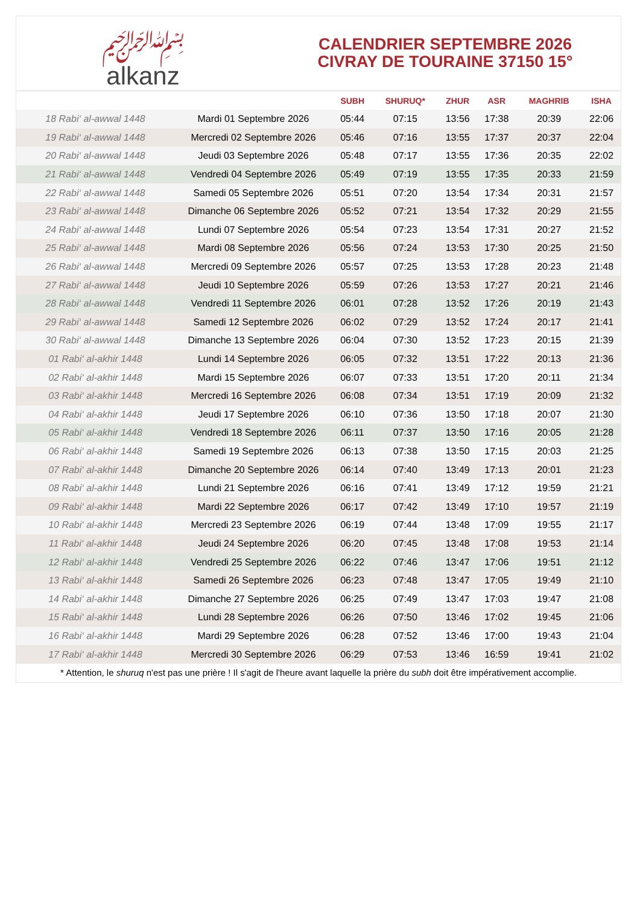﷽
alkanz
CALENDRIER SEPTEMBRE 2026
CIVRAY DE TOURAINE 37150 15°
| | | SUBH | SHURUQ* | ZHUR | ASR | MAGHRIB | ISHA |
| --- | --- | --- | --- | --- | --- | --- | --- |
| 18 Rabi‘ al-awwal 1448 | Mardi 01 Septembre 2026 | 05:44 | 07:15 | 13:56 | 17:38 | 20:39 | 22:06 |
| 19 Rabi‘ al-awwal 1448 | Mercredi 02 Septembre 2026 | 05:46 | 07:16 | 13:55 | 17:37 | 20:37 | 22:04 |
| 20 Rabi‘ al-awwal 1448 | Jeudi 03 Septembre 2026 | 05:48 | 07:17 | 13:55 | 17:36 | 20:35 | 22:02 |
| 21 Rabi‘ al-awwal 1448 | Vendredi 04 Septembre 2026 | 05:49 | 07:19 | 13:55 | 17:35 | 20:33 | 21:59 |
| 22 Rabi‘ al-awwal 1448 | Samedi 05 Septembre 2026 | 05:51 | 07:20 | 13:54 | 17:34 | 20:31 | 21:57 |
| 23 Rabi‘ al-awwal 1448 | Dimanche 06 Septembre 2026 | 05:52 | 07:21 | 13:54 | 17:32 | 20:29 | 21:55 |
| 24 Rabi‘ al-awwal 1448 | Lundi 07 Septembre 2026 | 05:54 | 07:23 | 13:54 | 17:31 | 20:27 | 21:52 |
| 25 Rabi‘ al-awwal 1448 | Mardi 08 Septembre 2026 | 05:56 | 07:24 | 13:53 | 17:30 | 20:25 | 21:50 |
| 26 Rabi‘ al-awwal 1448 | Mercredi 09 Septembre 2026 | 05:57 | 07:25 | 13:53 | 17:28 | 20:23 | 21:48 |
| 27 Rabi‘ al-awwal 1448 | Jeudi 10 Septembre 2026 | 05:59 | 07:26 | 13:53 | 17:27 | 20:21 | 21:46 |
| 28 Rabi‘ al-awwal 1448 | Vendredi 11 Septembre 2026 | 06:01 | 07:28 | 13:52 | 17:26 | 20:19 | 21:43 |
| 29 Rabi‘ al-awwal 1448 | Samedi 12 Septembre 2026 | 06:02 | 07:29 | 13:52 | 17:24 | 20:17 | 21:41 |
| 30 Rabi‘ al-awwal 1448 | Dimanche 13 Septembre 2026 | 06:04 | 07:30 | 13:52 | 17:23 | 20:15 | 21:39 |
| 01 Rabi‘ al-akhir 1448 | Lundi 14 Septembre 2026 | 06:05 | 07:32 | 13:51 | 17:22 | 20:13 | 21:36 |
| 02 Rabi‘ al-akhir 1448 | Mardi 15 Septembre 2026 | 06:07 | 07:33 | 13:51 | 17:20 | 20:11 | 21:34 |
| 03 Rabi‘ al-akhir 1448 | Mercredi 16 Septembre 2026 | 06:08 | 07:34 | 13:51 | 17:19 | 20:09 | 21:32 |
| 04 Rabi‘ al-akhir 1448 | Jeudi 17 Septembre 2026 | 06:10 | 07:36 | 13:50 | 17:18 | 20:07 | 21:30 |
| 05 Rabi‘ al-akhir 1448 | Vendredi 18 Septembre 2026 | 06:11 | 07:37 | 13:50 | 17:16 | 20:05 | 21:28 |
| 06 Rabi‘ al-akhir 1448 | Samedi 19 Septembre 2026 | 06:13 | 07:38 | 13:50 | 17:15 | 20:03 | 21:25 |
| 07 Rabi‘ al-akhir 1448 | Dimanche 20 Septembre 2026 | 06:14 | 07:40 | 13:49 | 17:13 | 20:01 | 21:23 |
| 08 Rabi‘ al-akhir 1448 | Lundi 21 Septembre 2026 | 06:16 | 07:41 | 13:49 | 17:12 | 19:59 | 21:21 |
| 09 Rabi‘ al-akhir 1448 | Mardi 22 Septembre 2026 | 06:17 | 07:42 | 13:49 | 17:10 | 19:57 | 21:19 |
| 10 Rabi‘ al-akhir 1448 | Mercredi 23 Septembre 2026 | 06:19 | 07:44 | 13:48 | 17:09 | 19:55 | 21:17 |
| 11 Rabi‘ al-akhir 1448 | Jeudi 24 Septembre 2026 | 06:20 | 07:45 | 13:48 | 17:08 | 19:53 | 21:14 |
| 12 Rabi‘ al-akhir 1448 | Vendredi 25 Septembre 2026 | 06:22 | 07:46 | 13:47 | 17:06 | 19:51 | 21:12 |
| 13 Rabi‘ al-akhir 1448 | Samedi 26 Septembre 2026 | 06:23 | 07:48 | 13:47 | 17:05 | 19:49 | 21:10 |
| 14 Rabi‘ al-akhir 1448 | Dimanche 27 Septembre 2026 | 06:25 | 07:49 | 13:47 | 17:03 | 19:47 | 21:08 |
| 15 Rabi‘ al-akhir 1448 | Lundi 28 Septembre 2026 | 06:26 | 07:50 | 13:46 | 17:02 | 19:45 | 21:06 |
| 16 Rabi‘ al-akhir 1448 | Mardi 29 Septembre 2026 | 06:28 | 07:52 | 13:46 | 17:00 | 19:43 | 21:04 |
| 17 Rabi‘ al-akhir 1448 | Mercredi 30 Septembre 2026 | 06:29 | 07:53 | 13:46 | 16:59 | 19:41 | 21:02 |
* Attention, le shuruq n'est pas une prière ! Il s'agit de l'heure avant laquelle la prière du subh doit être impérativement accomplie.